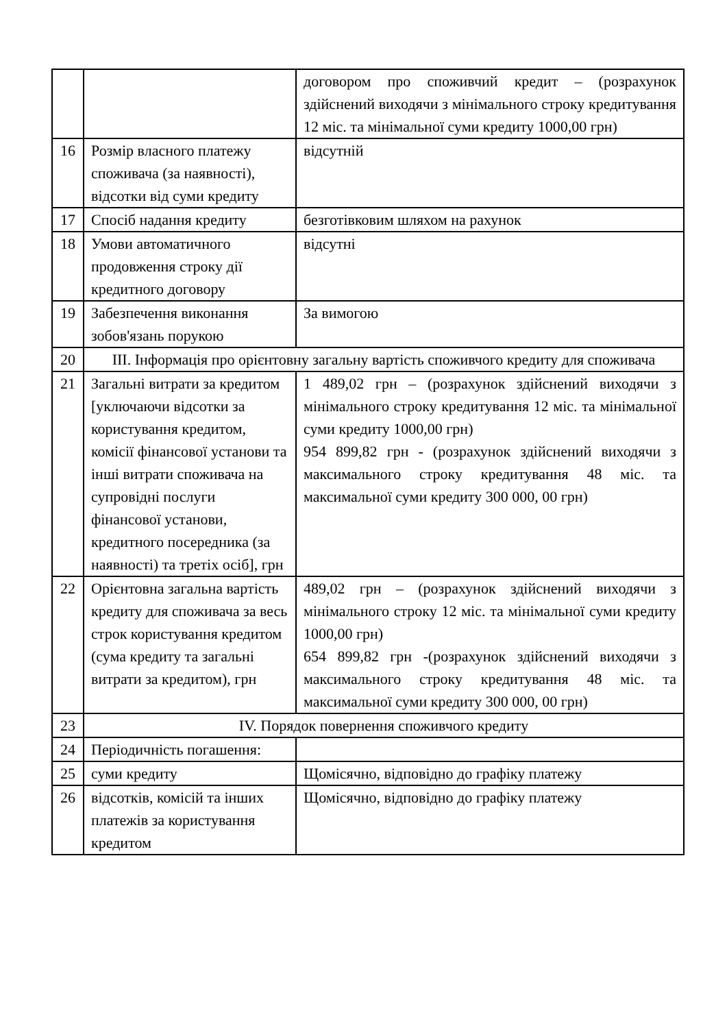| | | договором про споживчий кредит – (розрахунок здійснений виходячи з мінімального строку кредитування 12 міс. та мінімальної суми кредиту 1000,00 грн) |
| 16 | Розмір власного платежу споживача (за наявності), відсотки від суми кредиту | відсутній |
| 17 | Спосіб надання кредиту | безготівковим шляхом на рахунок |
| 18 | Умови автоматичного продовження строку дії кредитного договору | відсутні |
| 19 | Забезпечення виконання зобов'язань порукою | За вимогою |
| 20 | ІІІ. Інформація про орієнтовну загальну вартість споживчого кредиту для споживача | |
| 21 | Загальні витрати за кредитом [уключаючи відсотки за користування кредитом, комісії фінансової установи та інші витрати споживача на супровідні послуги фінансової установи, кредитного посередника (за наявності) та третіх осіб], грн | 1 489,02 грн – (розрахунок здійснений виходячи з мінімального строку кредитування 12 міс. та мінімальної суми кредиту 1000,00 грн) 954 899,82 грн - (розрахунок здійснений виходячи з максимального строку кредитування 48 міс. та максимальної суми кредиту 300 000, 00 грн) |
| 22 | Орієнтовна загальна вартість кредиту для споживача за весь строк користування кредитом (сума кредиту та загальні витрати за кредитом), грн | 489,02 грн – (розрахунок здійснений виходячи з мінімального строку 12 міс. та мінімальної суми кредиту 1000,00 грн) 654 899,82 грн -(розрахунок здійснений виходячи з максимального строку кредитування 48 міс. та максимальної суми кредиту 300 000, 00 грн) |
| 23 | IV. Порядок повернення споживчого кредиту | |
| 24 | Періодичність погашення: | |
| 25 | суми кредиту | Щомісячно, відповідно до графіку платежу |
| 26 | відсотків, комісій та інших платежів за користування кредитом | Щомісячно, відповідно до графіку платежу |